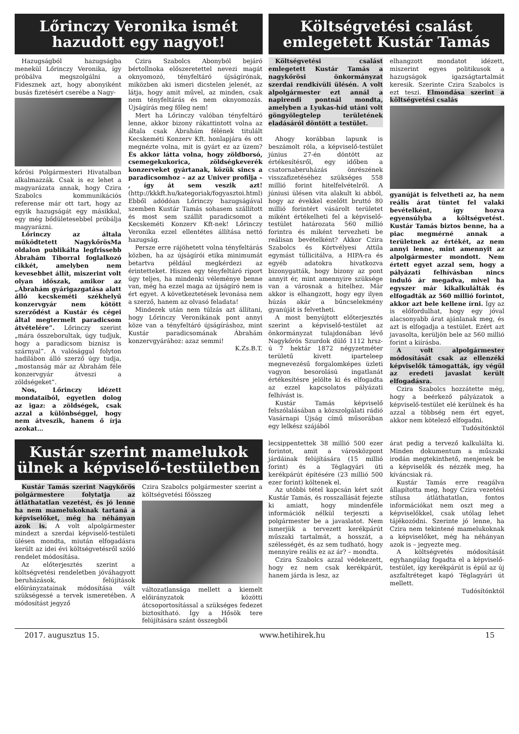Lőrinczy Veronika ismét hazudott egy nagyot!
Hazugságból hazugságba menekül Lőrinczy Veronika, így próbálva megszolgálni a Fidesznek azt, hogy abonyiként busás fizetésért cserébe a Nagy-
kőrösi Polgármesteri Hivatalban alkalmazzák. Csak is ez lehet a magyarázata annak, hogy Czira Szabolcs kommunikációs referense már ott tart, hogy az egyik hazugságát egy másikkal, egy még bődületesebbel próbálja magyarázni.
Lőrinczy az általa működtetett NagykőrösMa oldalon publikálta legfrissebb Ábrahám Tiborral foglalkozó cikkét, amelyben nem kevesebbet állít, miszerint volt olyan időszak, amikor az „Ábrahám gyárigazgatása alatt álló kecskeméti székhelyű konzervgyár nem kötött szerződést a Kustár és cégei által megtermelt paradicsom átvételére”. Lőrinczy szerint „mára összeborultak, úgy tudjuk, hogy a paradicsom biznisz is szárnyal”. A valósággal folyton hadilábon álló szerző úgy tudja, „mostanság már az Ábrahám féle konzervgyár átveszi a zöldségeket”.
Nos, Lőrinczy idézett mondataiból, egyetlen dolog az igaz: a zöldségek, csak azzal a különbséggel, hogy nem átveszik, hanem ő írja azokat…
Czira Szabolcs Abonyból bejáró bértollnoka előszeretettel nevezi magát oknyomozó, tényfeltáró újságírónak, miközben aki ismeri dicstelen jelenét, az látja, hogy amit művel, az minden, csak nem tényfeltárás és nem oknyomozás. Újságírás meg főleg nem!
Mert ha Lőrinczy valóban tényfeltáró lenne, akkor bizony rákattintott volna az általa csak Ábrahám félének titulált Kecskeméti Konzerv Kft. honlapjára és ott megnézte volna, mit is gyárt ez az üzem? És akkor látta volna, hogy zöldborsó, csemegekukorica, zöldségkeverék konzerveket gyártanak, közük sincs a paradicsomhoz – az az Univer profilja – , így át sem veszik azt! (http://kkkft.hu/kategoriak/fogyasztoi.html) Ebből adódóan Lőrinczy hazugságával szemben Kustár Tamás sohasem szállított és most sem szállít paradicsomot a Kecskeméti Konzerv Kft-nek! Lőrinczy Veronika ezzel ellentétes állítása nettó hazugság.
Persze erre rájöhetett volna tényfeltárás közben, ha az újságírói etika minimumát betartva például megkérdezi az érintetteket. Hiszen egy tényfeltáró riport úgy teljes, ha mindenki véleménye benne van, még ha ezzel maga az újságíró nem is ért egyet. A következtetések levonása nem a szerző, hanem az olvasó feladata!
Mindezek után nem túlzás azt állítani, hogy Lőrinczy Veronikának pont annyi köze van a tényfeltáró újságíráshoz, mint Kustár paradicsomának Ábrahám konzervgyárához: azaz semmi!
K.Zs.B.T.
Költségvetési csalást emlegetett Kustár Tamás
Költségvetési csalást emlegetett Kustár Tamás a nagykőrösi önkormányzat szerdai rendkívüli ülésén. A volt alpolgármester ezt annál a napirendi pontnál mondta, amelyben a Lyukas-híd utáni volt göngyölegtelep területének eladásáról döntött a testület.
Ahogy korábban lapunk is beszámolt róla, a képviselő-testület június 27-én döntött az értékesítésről, egy időben a csatornaberuházás önrészének visszafizetéséhez szükséges 558 millió forint hitelfelvételről. A júniusi ülésen vita alakult ki abból, hogy az évekkel ezelőtt bruttó 80 millió forintért vásárolt területet miként értékelheti fel a képviselő-testület határozata 560 millió forintra és miként tervezheti be reálisan bevételként? Akkor Czira Szabolcs és Körtvélyesi Attila egymást túllicitálva, a HIPA-ra és egyéb adatokra hivatkozva bizonygatták, hogy bizony az pont annyit ér, mint amennyire szüksége van a városnak a hitelhez. Már akkor is elhangzott, hogy egy ilyen húzás akár a bűncselekmény gyanúját is felvetheti.
A most benyújtott előterjesztés szerint a képviselő-testület az önkormányzat tulajdonában lévő Nagykőrös Szurdok dülő 1112 hrsz-ú 7 hektár 1872 négyzetméter területű kivett iparteleep megnevezésű forgalomképes üzleti vagyon besorolású ingatlanát értékesítésre jelölte ki és elfogadta az ezzel kapcsolatos pályázati felhívást is.
Kustár Tamás képviselő felszólalásában a közszolgálati rádió Vasárnapi Újság című műsorában egy lelkész szájából
elhangzott mondatot idézett, miszerint egyes politikusok a hazugságok igazságtartalmát keresik. Szerinte Czira Szabolcs is ezt teszi. Elmondása szerint a költségvetési csalás
gyanúját is felvetheti az, ha nem reális árat tüntet fel valaki bevételként, így hozva egyensúlyba a költségvetést. Kustár Tamás biztos benne, ha a piac megmérné annak a területnek az értékét, az nem annyi lenne, mint amennyit az alpolgármester mondott. Nem értett egyet azzal sem, hogy a pályázati felhívásban nincs induló ár megadva, mivel ha egyszer már kikalkulálták és elfogadták az 560 millió forintot, akkor azt bele kellene írni. Így az is előfordulhat, hogy egy jóval alacsonyabb árat ajánlanak meg, és azt is elfogadja a testület. Ezért azt javasolta, kerüljön bele az 560 millió forint a kiírásba.
A volt alpolgármester módosítását csak az ellenzéki képviselők támogatták, így végül az eredeti javaslat került elfogadásra.
Czira Szabolcs hozzátette még, hogy a beérkező pályázatok a képviselő-testület elé kerülnek és ha azzal a többség nem ért egyet, akkor nem kötelező elfogadni.
Tudósítónktól
Kustár szerint mamelukok ülnek a képviselő-testületben
Kustár Tamás szerint Nagykőrös polgármestere folytatja az átláthatatlan vezetést, és jó lenne ha nem mamelukoknak tartaná a képviselőket, még ha néhányan azok is. A volt alpolgármester mindezt a szerdai képviselő-testületi ülésen mondta, miután elfogadásra került az idei évi költségvetésről szóló rendelet módosítása.
Az előterjesztés szerint a költségvetési rendeletben jóváhagyott beruházások, felújítások előirányzatainak módosítása vált szükségessé a tervek ismeretében. A módosítást jegyző
Czira Szabolcs polgármester szerint a költségvetési főösszeg
változatlansága mellett a kiemelt előirányzatok közötti átcsoportosítással a szükséges fedezet biztosítható. Így a Hősök tere felújítására szánt összegből
lecsippentettek 38 millió 500 ezer forintot, amit a városközpont járdáinak felújítására (15 millió forint) és a Téglagyári úti kerékpárút építésére (23 millió 500 ezer forint) költenek el.
Az utóbbi tétel kapcsán kért szót Kustár Tamás, és rosszallását fejezte ki amiatt, hogy mindenféle információk nélkül terjeszti a polgármester be a javaslatot. Nem ismerjük a tervezett kerékpárút műszaki tartalmát, a hosszát, a szélességét, és az sem tudható, hogy mennyire reális ez az ár? – mondta.
Czira Szabolcs azzal védekezett, hogy ez nem csak kerékpárút, hanem járda is lesz, az
árat pedig a tervező kalkulálta ki. Minden dokumentum a műszaki irodán megtekinthető, menjenek be a képviselők és nézzék meg, ha kíváncsiak rá.
Kustár Tamás erre reagálva állapította meg, hogy Czira vezetési stílusa átláthatatlan, fontos információkat nem oszt meg a képviselőkkel, csak utólag lehet tájékozódni. Szerinte jó lenne, ha Czira nem tekintené mamelukoknak a képviselőket, még ha néhányan azok is – jegyezte meg.
A költségvetés módosítását egyhangúlag fogadta el a képviselő-testület, így kerékpárút is épül az új aszfaltréteget kapó Téglagyári út mellett.
Tudósítónktól
2017. augusztus 15. www.hetihirek.hu 15